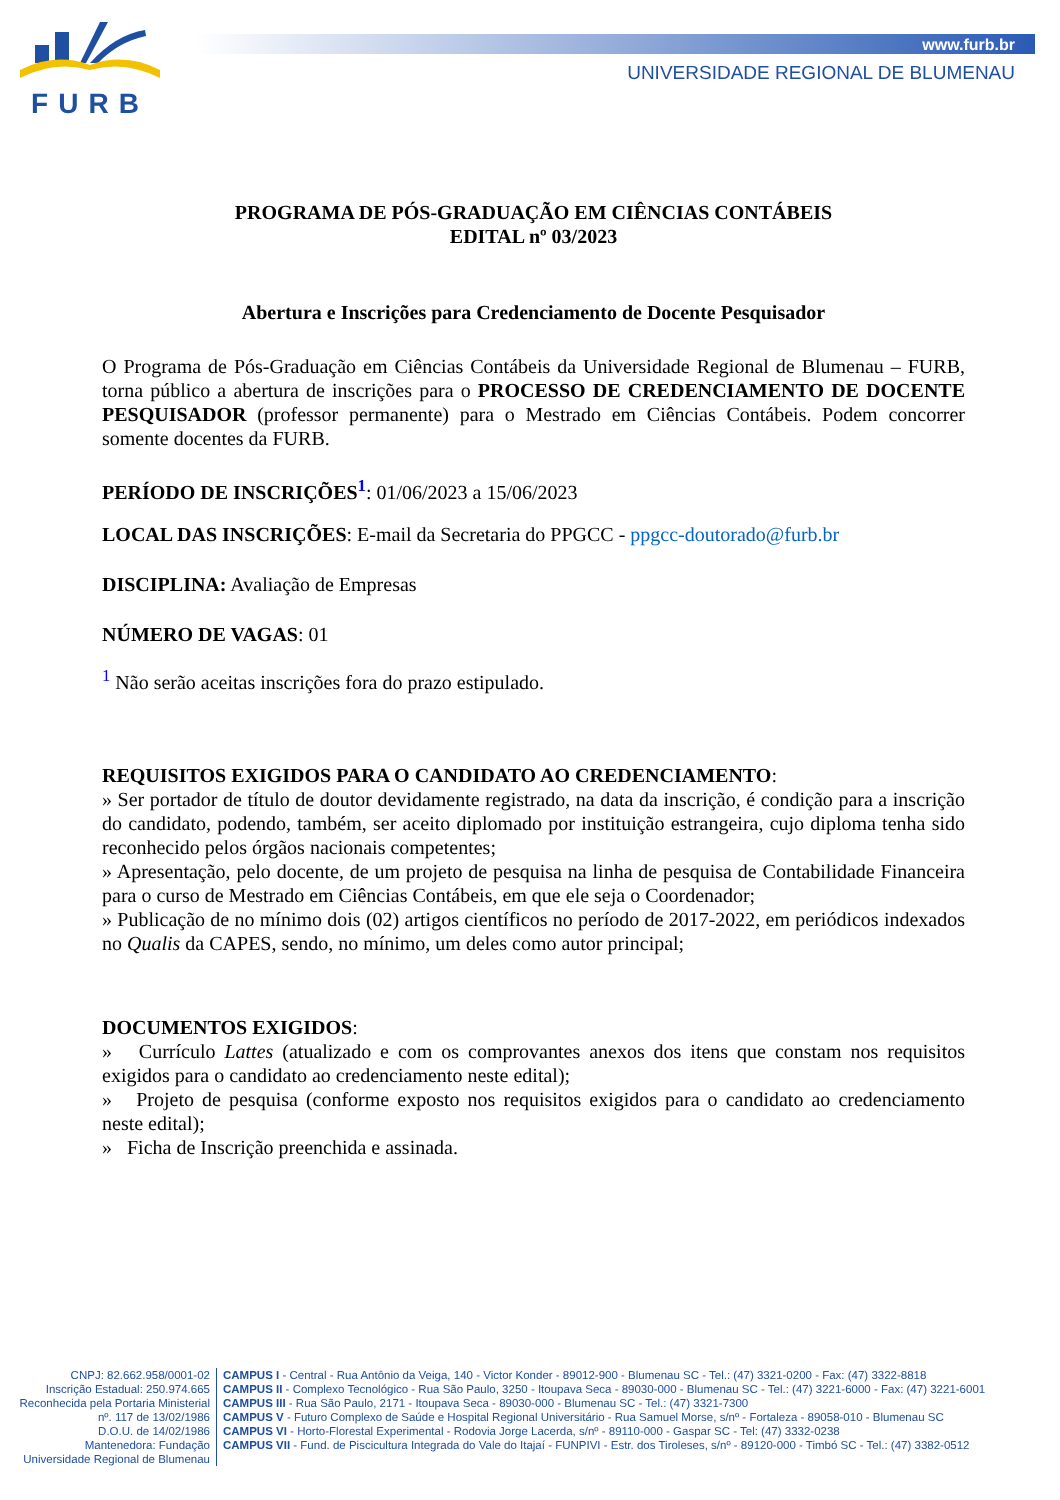FURB
www.furb.br
UNIVERSIDADE REGIONAL DE BLUMENAU
PROGRAMA DE PÓS-GRADUAÇÃO EM CIÊNCIAS CONTÁBEIS
EDITAL nº 03/2023
Abertura e Inscrições para Credenciamento de Docente Pesquisador
O Programa de Pós-Graduação em Ciências Contábeis da Universidade Regional de Blumenau – FURB, torna público a abertura de inscrições para o PROCESSO DE CREDENCIAMENTO DE DOCENTE PESQUISADOR (professor permanente) para o Mestrado em Ciências Contábeis. Podem concorrer somente docentes da FURB.
PERÍODO DE INSCRIÇÕES<sup>1</sup>: 01/06/2023 a 15/06/2023
LOCAL DAS INSCRIÇÕES: E-mail da Secretaria do PPGCC - ppgcc-doutorado@furb.br
DISCIPLINA: Avaliação de Empresas
NÚMERO DE VAGAS: 01
<sup>1</sup> Não serão aceitas inscrições fora do prazo estipulado.
REQUISITOS EXIGIDOS PARA O CANDIDATO AO CREDENCIAMENTO:
» Ser portador de título de doutor devidamente registrado, na data da inscrição, é condição para a inscrição do candidato, podendo, também, ser aceito diplomado por instituição estrangeira, cujo diploma tenha sido reconhecido pelos órgãos nacionais competentes;
» Apresentação, pelo docente, de um projeto de pesquisa na linha de pesquisa de Contabilidade Financeira para o curso de Mestrado em Ciências Contábeis, em que ele seja o Coordenador;
» Publicação de no mínimo dois (02) artigos científicos no período de 2017-2022, em periódicos indexados no Qualis da CAPES, sendo, no mínimo, um deles como autor principal;
DOCUMENTOS EXIGIDOS:
» Currículo Lattes (atualizado e com os comprovantes anexos dos itens que constam nos requisitos exigidos para o candidato ao credenciamento neste edital);
» Projeto de pesquisa (conforme exposto nos requisitos exigidos para o candidato ao credenciamento neste edital);
» Ficha de Inscrição preenchida e assinada.
CNPJ: 82.662.958/0001-02
Inscrição Estadual: 250.974.665
Reconhecida pela Portaria Ministerial
nº. 117 de 13/02/1986
D.O.U. de 14/02/1986
Mantenedora: Fundação
Universidade Regional de Blumenau
CAMPUS I - Central - Rua Antônio da Veiga, 140 - Victor Konder - 89012-900 - Blumenau SC - Tel.: (47) 3321-0200 - Fax: (47) 3322-8818
CAMPUS II - Complexo Tecnológico - Rua São Paulo, 3250 - Itoupava Seca - 89030-000 - Blumenau SC - Tel.: (47) 3221-6000 - Fax: (47) 3221-6001
CAMPUS III - Rua São Paulo, 2171 - Itoupava Seca - 89030-000 - Blumenau SC - Tel.: (47) 3321-7300
CAMPUS V - Futuro Complexo de Saúde e Hospital Regional Universitário - Rua Samuel Morse, s/nº - Fortaleza - 89058-010 - Blumenau SC
CAMPUS VI - Horto-Florestal Experimental - Rodovia Jorge Lacerda, s/nº - 89110-000 - Gaspar SC - Tel: (47) 3332-0238
CAMPUS VII - Fund. de Piscicultura Integrada do Vale do Itajaí - FUNPIVI - Estr. dos Tiroleses, s/nº - 89120-000 - Timbó SC - Tel.: (47) 3382-0512